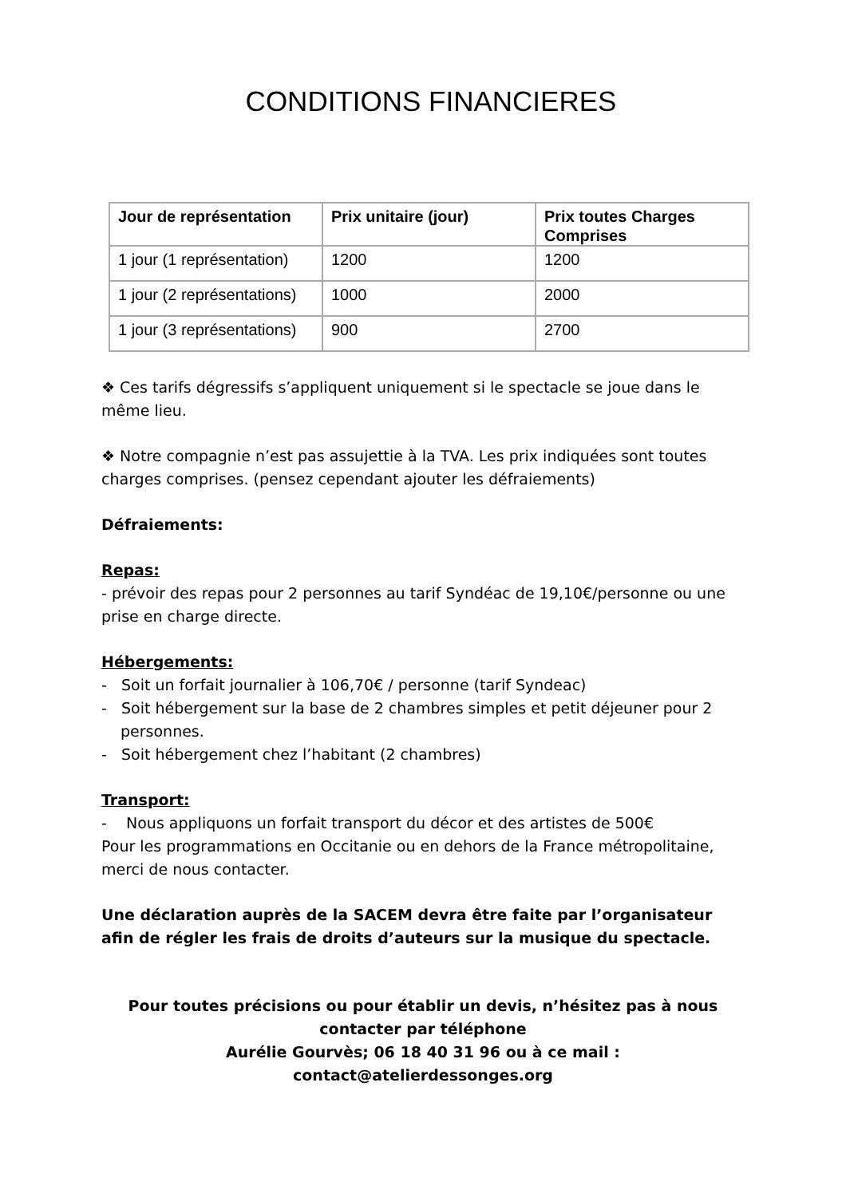CONDITIONS FINANCIERES
| Jour de représentation | Prix unitaire (jour) | Prix toutes Charges Comprises |
| --- | --- | --- |
| 1 jour (1 représentation) | 1200 | 1200 |
| 1 jour (2 représentations) | 1000 | 2000 |
| 1 jour (3 représentations) | 900 | 2700 |
❖ Ces tarifs dégressifs s’appliquent uniquement si le spectacle se joue dans le même lieu.
❖ Notre compagnie n’est pas assujettie à la TVA. Les prix indiquées sont toutes charges comprises. (pensez cependant ajouter les défraiements)
Défraiements:
Repas:
- prévoir des repas pour 2 personnes au tarif Syndéac de 19,10€/personne ou une prise en charge directe.
Hébergements:
- Soit un forfait journalier à 106,70€ / personne (tarif Syndeac)
- Soit hébergement sur la base de 2 chambres simples et petit déjeuner pour 2 personnes.
- Soit hébergement chez l’habitant (2 chambres)
Transport:
- Nous appliquons un forfait transport du décor et des artistes de 500€
Pour les programmations en Occitanie ou en dehors de la France métropolitaine, merci de nous contacter.
Une déclaration auprès de la SACEM devra être faite par l’organisateur afin de régler les frais de droits d’auteurs sur la musique du spectacle.
Pour toutes précisions ou pour établir un devis, n’hésitez pas à nous contacter par téléphone
Aurélie Gourvès; 06 18 40 31 96 ou à ce mail : contact@atelierdessonges.org